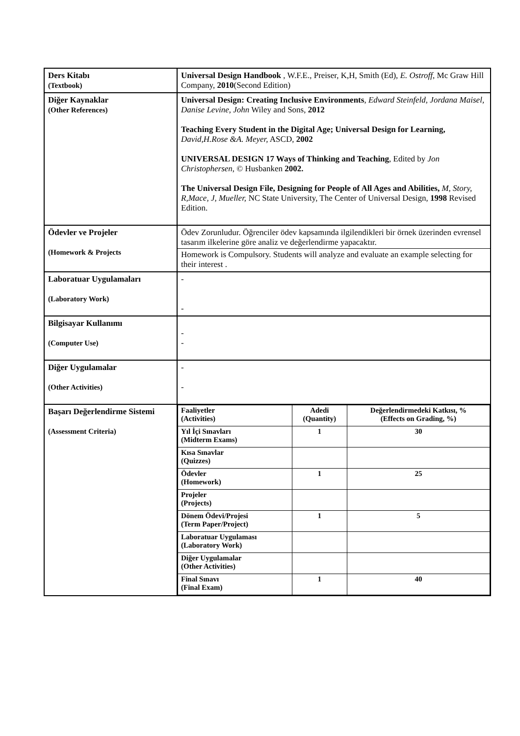| Ders Kitabı (Textbook) | Universal Design Handbook , W.F.E., Preiser, K,H, Smith (Ed), E. Ostroff , Mc Graw Hill Company, 2010 (Second Edition) |
| Diğer Kaynaklar (Other References) | Universal Design: Creating Inclusive Environments , Edward Steinfeld, Jordana Maisel, Danise Levine , John Wiley and Sons, 2012 Teaching Every Student in the Digital Age; Universal Design for Learning, David,H.Rose &A. Meyer, ASCD, 2002 UNIVERSAL DESIGN 17 Ways of Thinking and Teaching , Edited by Jon Christophersen , © Husbanken 2002. The Universal Design File, Designing for People of All Ages and Abilities, M, Story, R,Mace, J, Mueller, NC State University, The Center of Universal Design, 1998 Revised Edition. |
| Ödevler ve Projeler (Homework & Projects | Ödev Zorunludur. Öğrenciler ödev kapsamında ilgilendikleri bir örnek üzerinden evrensel tasarım ilkelerine göre analiz ve değerlendirme yapacaktır. Homework is Compulsory. Students will analyze and evaluate an example selecting for their interest . |
| Laboratuar Uygulamaları (Laboratory Work) | - - |
| Bilgisayar Kullanımı (Computer Use) | - - |
| Diğer Uygulamalar (Other Activities) | - - |
| Başarı Değerlendirme Sistemi (Assessment Criteria) | / Faaliyetler (Activities) / Adedi (Quantity) / Değerlendirmedeki Katkısı, % (Effects on Grading, %) / / Yıl İçi Sınavları (Midterm Exams) / 1 / 30 / / Kısa Sınavlar (Quizzes) / / / / Ödevler (Homework) / 1 / 25 / / Projeler (Projects) / / / / Dönem Ödevi/Projesi (Term Paper/Project) / 1 / 5 / / Laboratuar Uygulaması (Laboratory Work) / / / / Diğer Uygulamalar (Other Activities) / / / / Final Sınavı (Final Exam) / 1 / 40 / |